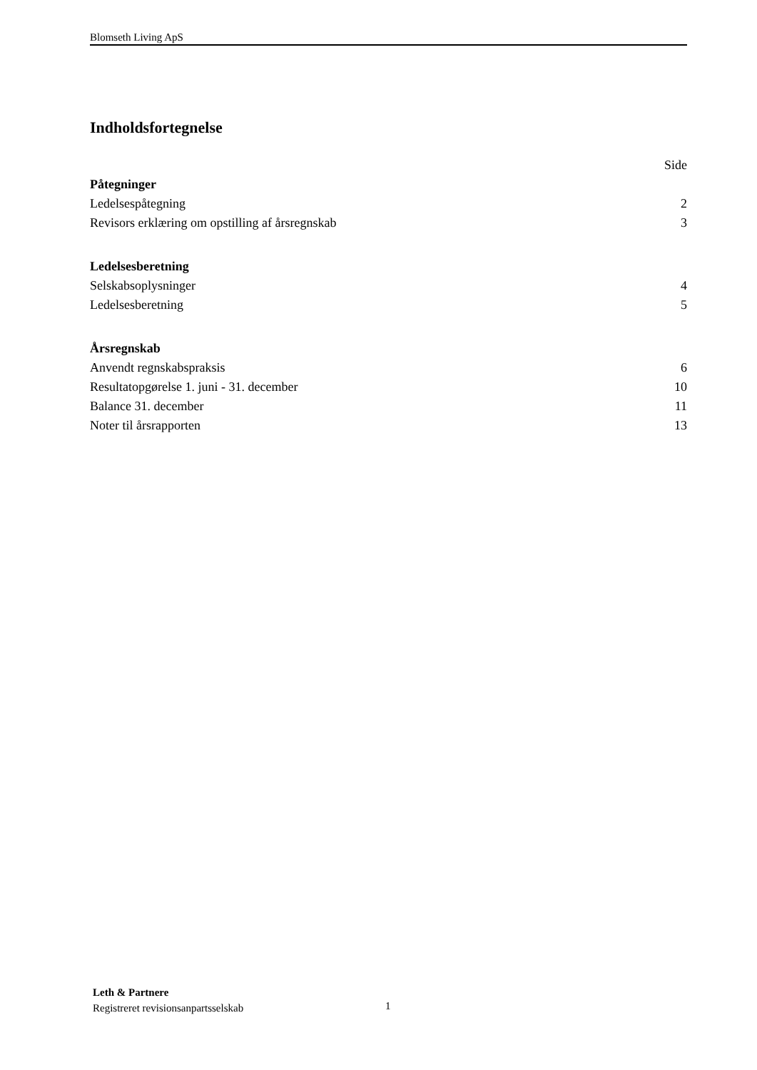Blomseth Living ApS
Indholdsfortegnelse
Side
Påtegninger
Ledelsespåtegning 2
Revisors erklæring om opstilling af årsregnskab 3
Ledelsesberetning
Selskabsoplysninger 4
Ledelsesberetning 5
Årsregnskab
Anvendt regnskabspraksis 6
Resultatopgørelse 1. juni - 31. december 10
Balance 31. december 11
Noter til årsrapporten 13
Leth & Partnere
Registreret revisionsanpartsselskab
1